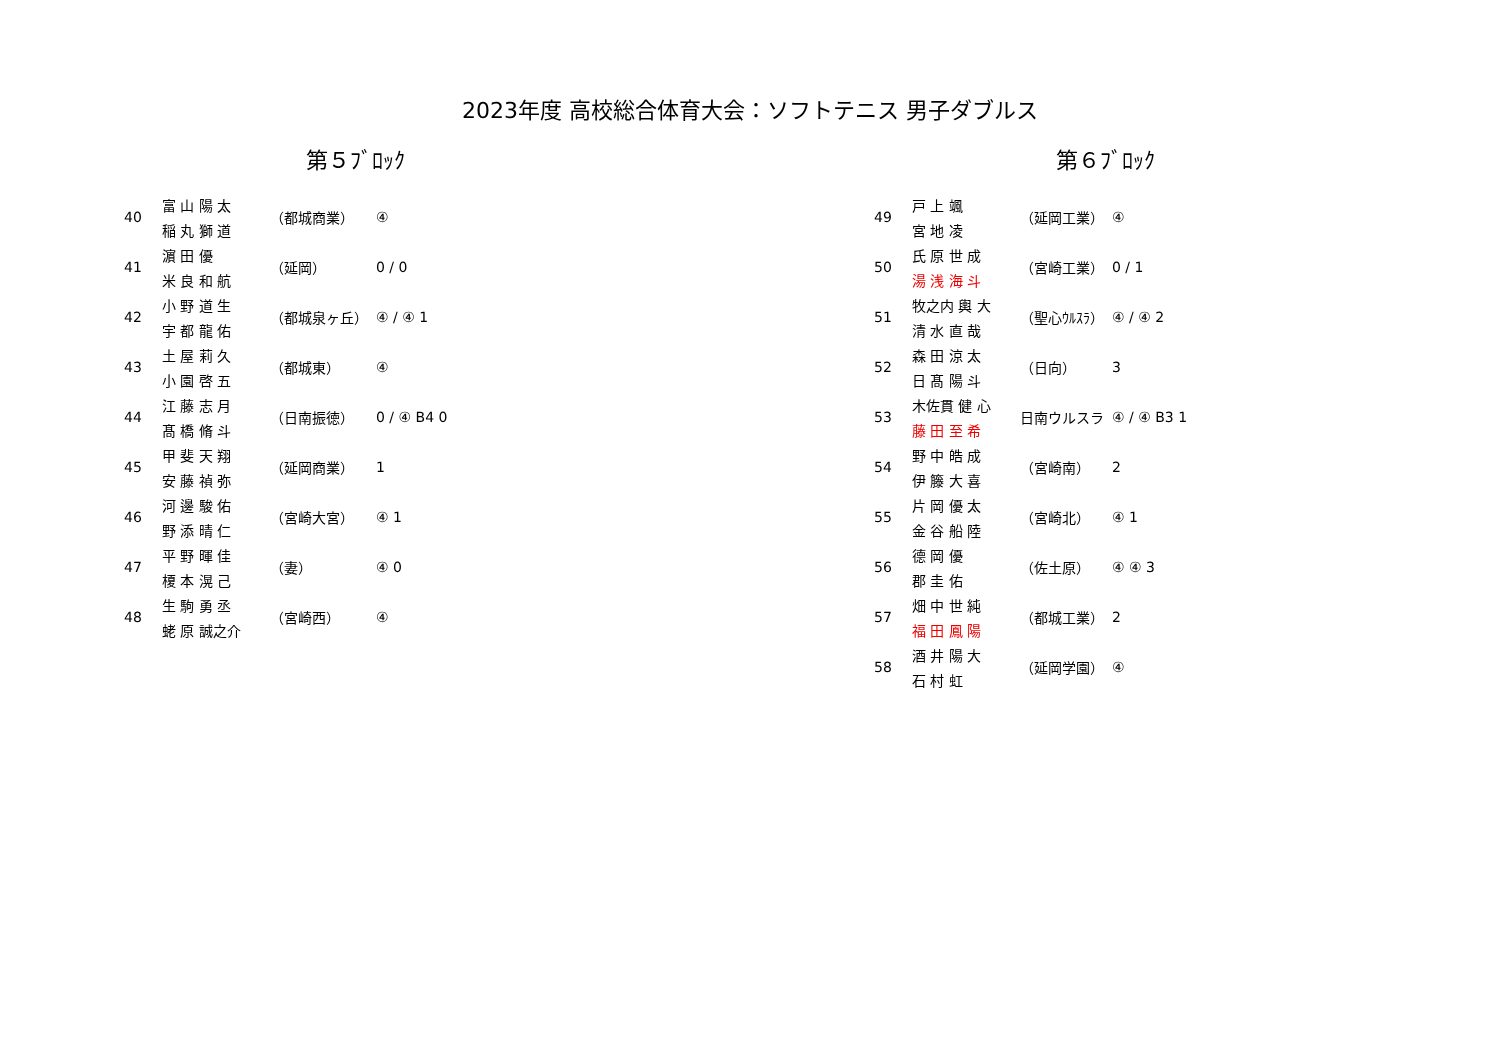2023年度 高校総合体育大会：ソフトテニス 男子ダブルス
第５ﾌﾞﾛｯｸ
| 40 | 富 山 陽 太 | （都城商業） | ④ |
| | 稲 丸 獅 道 | | |
| 41 | 濵 田 優 | （延岡） | 0 / 0 |
| | 米 良 和 航 | | |
| 42 | 小 野 道 生 | （都城泉ヶ丘） | ④ / ④ 1 |
| | 宇 都 龍 佑 | | |
| 43 | 土 屋 莉 久 | （都城東） | ④ |
| | 小 園 啓 五 | | |
| 44 | 江 藤 志 月 | （日南振徳） | 0 / ④ B4 0 |
| | 髙 橋 脩 斗 | | |
| 45 | 甲 斐 天 翔 | （延岡商業） | 1 |
| | 安 藤 禎 弥 | | |
| 46 | 河 邊 駿 佑 | （宮崎大宮） | ④ 1 |
| | 野 添 晴 仁 | | |
| 47 | 平 野 暉 佳 | （妻） | ④ 0 |
| | 榎 本 滉 己 | | |
| 48 | 生 駒 勇 丞 | （宮崎西） | ④ |
| | 蛯 原 誠之介 | | |
第６ﾌﾞﾛｯｸ
| 49 | 戸 上 颯 | （延岡工業） | ④ |
| | 宮 地 凌 | | |
| 50 | 氏 原 世 成 | （宮崎工業） | 0 / 1 |
| | 湯 浅 海 斗 | | |
| 51 | 牧之内 輿 大 | （聖心ｳﾙｽﾗ） | ④ / ④ 2 |
| | 清 水 直 哉 | | |
| 52 | 森 田 涼 太 | （日向） | 3 |
| | 日 髙 陽 斗 | | |
| 53 | 木佐貫 健 心 | 日南ウルスラ | ④ / ④ B3 1 |
| | 藤 田 至 希 | | |
| 54 | 野 中 皓 成 | （宮崎南） | 2 |
| | 伊 籐 大 喜 | | |
| 55 | 片 岡 優 太 | （宮崎北） | ④ 1 |
| | 金 谷 船 陸 | | |
| 56 | 德 岡 優 | （佐土原） | ④ ④ 3 |
| | 郡 圭 佑 | | |
| 57 | 畑 中 世 純 | （都城工業） | 2 |
| | 福 田 鳳 陽 | | |
| 58 | 酒 井 陽 大 | （延岡学園） | ④ |
| | 石 村 虹 | | |